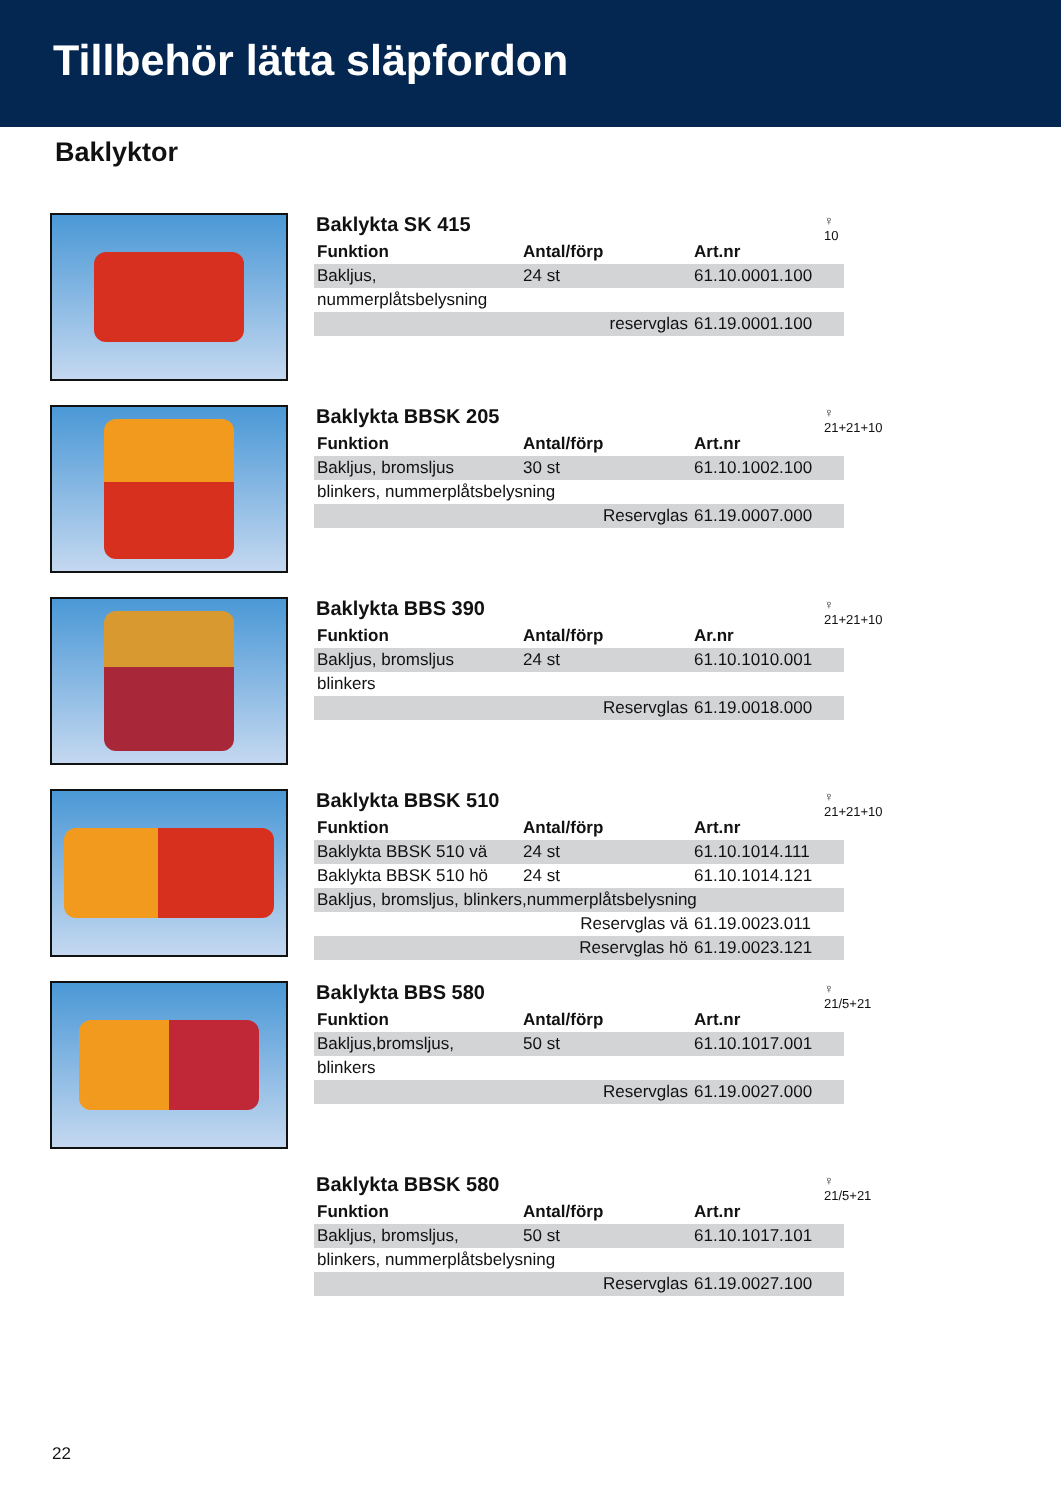Tillbehör lätta släpfordon
Baklyktor
Baklykta SK 415
♀
10
| Funktion | Antal/förp | Art.nr |
| --- | --- | --- |
| Bakljus, | 24 st | 61.10.0001.100 |
| nummerplåtsbelysning | | |
| | reservglas | 61.19.0001.100 |
Baklykta BBSK 205
♀
21+21+10
| Funktion | Antal/förp | Art.nr |
| --- | --- | --- |
| Bakljus, bromsljus | 30 st | 61.10.1002.100 |
| blinkers, nummerplåtsbelysning | | |
| | Reservglas | 61.19.0007.000 |
Baklykta BBS 390
♀
21+21+10
| Funktion | Antal/förp | Ar.nr |
| --- | --- | --- |
| Bakljus, bromsljus | 24 st | 61.10.1010.001 |
| blinkers | | |
| | Reservglas | 61.19.0018.000 |
Baklykta BBSK 510
♀
21+21+10
| Funktion | Antal/förp | Art.nr |
| --- | --- | --- |
| Baklykta BBSK 510 vä | 24 st | 61.10.1014.111 |
| Baklykta BBSK 510 hö | 24 st | 61.10.1014.121 |
| Bakljus, bromsljus, blinkers,nummerplåtsbelysning | | |
| | Reservglas vä | 61.19.0023.011 |
| | Reservglas hö | 61.19.0023.121 |
Baklykta BBS 580
♀
21/5+21
| Funktion | Antal/förp | Art.nr |
| --- | --- | --- |
| Bakljus,bromsljus, | 50 st | 61.10.1017.001 |
| blinkers | | |
| | Reservglas | 61.19.0027.000 |
Baklykta BBSK 580
♀
21/5+21
| Funktion | Antal/förp | Art.nr |
| --- | --- | --- |
| Bakljus, bromsljus, | 50 st | 61.10.1017.101 |
| blinkers, nummerplåtsbelysning | | |
| | Reservglas | 61.19.0027.100 |
22